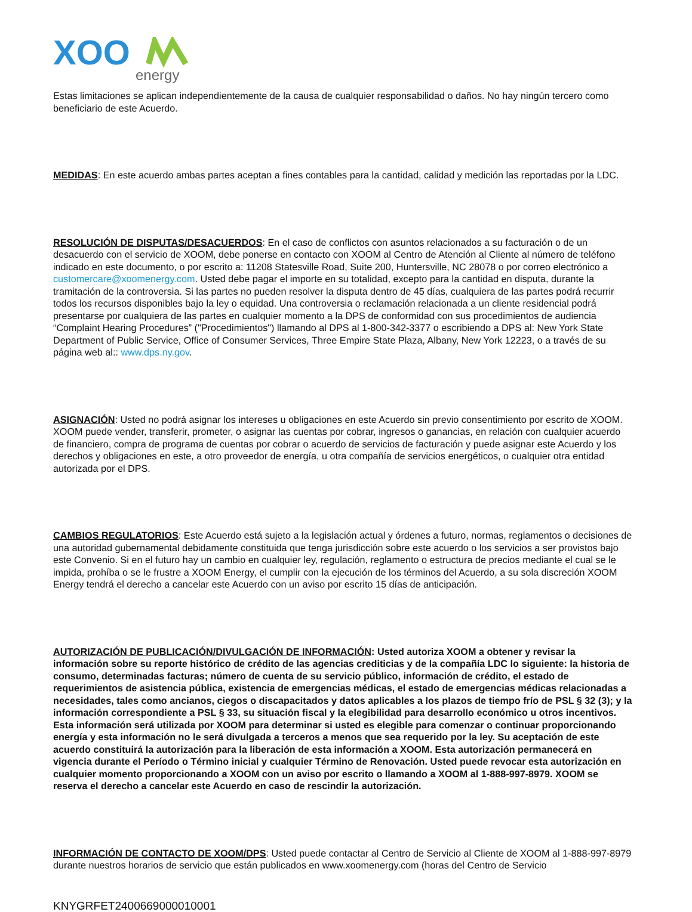XOO
energy
Estas limitaciones se aplican independientemente de la causa de cualquier responsabilidad o daños. No hay ningún tercero como beneficiario de este Acuerdo.
MEDIDAS: En este acuerdo ambas partes aceptan a fines contables para la cantidad, calidad y medición las reportadas por la LDC.
RESOLUCIÓN DE DISPUTAS/DESACUERDOS: En el caso de conflictos con asuntos relacionados a su facturación o de un desacuerdo con el servicio de XOOM, debe ponerse en contacto con XOOM al Centro de Atención al Cliente al número de teléfono indicado en este documento, o por escrito a: 11208 Statesville Road, Suite 200, Huntersville, NC 28078 o por correo electrónico a customercare@xoomenergy.com. Usted debe pagar el importe en su totalidad, excepto para la cantidad en disputa, durante la tramitación de la controversia. Si las partes no pueden resolver la disputa dentro de 45 días, cualquiera de las partes podrá recurrir todos los recursos disponibles bajo la ley o equidad. Una controversia o reclamación relacionada a un cliente residencial podrá presentarse por cualquiera de las partes en cualquier momento a la DPS de conformidad con sus procedimientos de audiencia “Complaint Hearing Procedures” ("Procedimientos") llamando al DPS al 1-800-342-3377 o escribiendo a DPS al: New York State Department of Public Service, Office of Consumer Services, Three Empire State Plaza, Albany, New York 12223, o a través de su página web al:: www.dps.ny.gov.
ASIGNACIÓN: Usted no podrá asignar los intereses u obligaciones en este Acuerdo sin previo consentimiento por escrito de XOOM. XOOM puede vender, transferir, prometer, o asignar las cuentas por cobrar, ingresos o ganancias, en relación con cualquier acuerdo de financiero, compra de programa de cuentas por cobrar o acuerdo de servicios de facturación y puede asignar este Acuerdo y los derechos y obligaciones en este, a otro proveedor de energía, u otra compañía de servicios energéticos, o cualquier otra entidad autorizada por el DPS.
CAMBIOS REGULATORIOS: Este Acuerdo está sujeto a la legislación actual y órdenes a futuro, normas, reglamentos o decisiones de una autoridad gubernamental debidamente constituida que tenga jurisdicción sobre este acuerdo o los servicios a ser provistos bajo este Convenio. Si en el futuro hay un cambio en cualquier ley, regulación, reglamento o estructura de precios mediante el cual se le impida, prohíba o se le frustre a XOOM Energy, el cumplir con la ejecución de los términos del Acuerdo, a su sola discreción XOOM Energy tendrá el derecho a cancelar este Acuerdo con un aviso por escrito 15 días de anticipación.
AUTORIZACIÓN DE PUBLICACIÓN/DIVULGACIÓN DE INFORMACIÓN: Usted autoriza XOOM a obtener y revisar la información sobre su reporte histórico de crédito de las agencias crediticias y de la compañía LDC lo siguiente: la historia de consumo, determinadas facturas; número de cuenta de su servicio público, información de crédito, el estado de requerimientos de asistencia pública, existencia de emergencias médicas, el estado de emergencias médicas relacionadas a necesidades, tales como ancianos, ciegos o discapacitados y datos aplicables a los plazos de tiempo frío de PSL § 32 (3); y la información correspondiente a PSL § 33, su situación fiscal y la elegibilidad para desarrollo económico u otros incentivos. Esta información será utilizada por XOOM para determinar si usted es elegible para comenzar o continuar proporcionando energía y esta información no le será divulgada a terceros a menos que sea requerido por la ley. Su aceptación de este acuerdo constituirá la autorización para la liberación de esta información a XOOM. Esta autorización permanecerá en vigencia durante el Período o Término inicial y cualquier Término de Renovación. Usted puede revocar esta autorización en cualquier momento proporcionando a XOOM con un aviso por escrito o llamando a XOOM al 1-888-997-8979. XOOM se reserva el derecho a cancelar este Acuerdo en caso de rescindir la autorización.
INFORMACIÓN DE CONTACTO DE XOOM/DPS: Usted puede contactar al Centro de Servicio al Cliente de XOOM al 1-888-997-8979 durante nuestros horarios de servicio que están publicados en www.xoomenergy.com (horas del Centro de Servicio
KNYGRFET2400669000010001